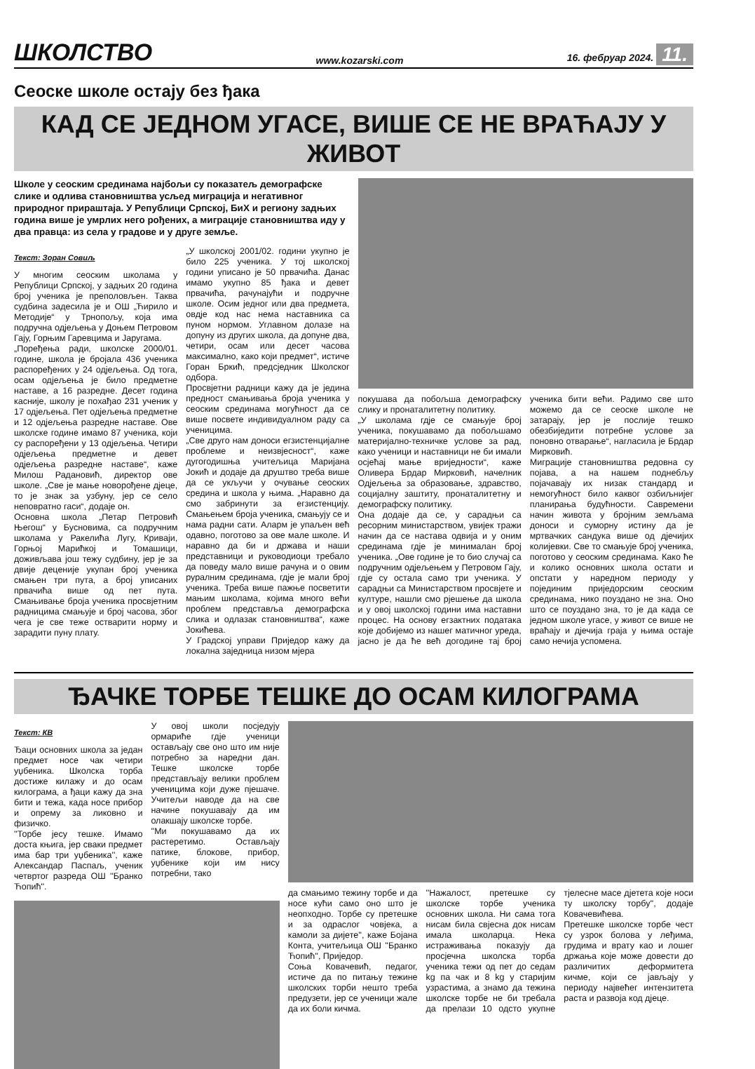ШКОЛСТВО www.kozarski.com 16. фебруар 2024. 11.
Сеоске школе остају без ђака
КАД СЕ ЈЕДНОМ УГАСЕ, ВИШЕ СЕ НЕ ВРАЋАЈУ У ЖИВОТ
Школе у сеоским срединама најбољи су показатељ демографске слике и одлива становништва усљед миграција и негативног природног прираштаја. У Републици Српској, БиХ и региону задњих година више је умрлих него рођених, а миграције становништва иду у два правца: из села у градове и у друге земље.
Текст: Зоран Совиљ
У многим сеоским школама у Републици Српској, у задњих 20 година број ученика је преполовљен. Таква судбина задесила је и ОШ „Ћирило и Методије“ у Трнопољу, која има подручна одјељења у Доњем Петровом Гају, Горњим Гаревцима и Јаругама.
„Поређења ради, школске 2000/01. године, школа је бројала 436 ученика распоређених у 24 одјељења. Од тога, осам одјељења је било предметне наставе, а 16 разредне. Десет година касније, школу је похађао 231 ученик у 17 одјељења. Пет одјељења предметне и 12 одјељења разредне наставе. Ове школске године имамо 87 ученика, који су распоређени у 13 одјељења. Четири одјељења предметне и девет одјељења разредне наставе“, каже Милош Радановић, директор ове школе. „Све је мање новорођене дјеце, то је знак за узбуну, јер се село неповратно гаси“, додаје он.
Основна школа „Петар Петровић Његош“ у Бусновима, са подручним школама у Ракелића Лугу, Криваји, Горњој Марићкој и Томашици, доживљава још тежу судбину, јер је за двије деценије укупан број ученика смањен три пута, а број уписаних првачића више од пет пута. Смањивање броја ученика просвјетним радницима смањује и број часова, због чега је све теже остварити норму и зарадити пуну плату.
„У школској 2001/02. години укупно је било 225 ученика. У тој школској години уписано је 50 првачића. Данас имамо укупно 85 ђака и девет првачића, рачунајући и подручне школе. Осим једног или два предмета, овдје код нас нема наставника са пуном нормом. Углавном долазе на допуну из других школа, да допуне два, четири, осам или десет часова максимално, како који предмет“, истиче Горан Бркић, предсједник Школског одбора.
Просвјетни радници кажу да је једина предност смањивања броја ученика у сеоским срединама могућност да се више посвете индивидуалном раду са ученицима.
„Све друго нам доноси егзистенцијалне проблеме и неизвјесност“, каже дугогодишња учитељица Маријана Јокић и додаје да друштво треба више да се укључи у очување сеоских средина и школа у њима. „Наравно да смо забринути за егзистенцију. Смањењем броја ученика, смањују се и нама радни сати. Аларм је упаљен већ одавно, поготово за ове мале школе. И наравно да би и држава и наши представници и руководиоци требало да поведу мало више рачуна и о овим руралним срединама, гдје је мали број ученика. Треба више пажње посветити мањим школама, којима много већи проблем представља демографска слика и одлазак становништва“, каже Јокићева.
У Градској управи Приједор кажу да локална заједница низом мјера
покушава да побољша демографску слику и пронаталитетну политику.
„У школама гдје се смањује број ученика, покушавамо да побољшамо материјално-техничке услове за рад, како ученици и наставници не би имали осјећај мање вриједности“, каже Оливера Брдар Мирковић, начелник Одјељења за образовање, здравство, социјалну заштиту, пронаталитетну и демографску политику.
Она додаје да се, у сарадњи са ресорним министарством, увијек тражи начин да се настава одвија и у оним срединама гдје је минималан број ученика. „Ове године је то био случај са подручним одјељењем у Петровом Гају, гдје су остала само три ученика. У сарадњи са Министарством просвјете и културе, нашли смо рјешење да школа и у овој школској години има наставни процес. На основу егзактних података које добијемо из нашег матичног уреда, јасно је да ће већ догодине тај број ученика бити већи. Радимо све што можемо да се сеоске школе не затарају, јер је послије тешко обезбиједити потребне услове за поновно отварање“, нагласила је Брдар Мирковић.
Миграције становништва редовна су појава, а на нашем поднебљу појачавају их низак стандард и немогућност било каквог озбиљнијег планирања будућности. Савремени начин живота у бројним земљама доноси и суморну истину да је мртвачких сандука више од дјечијих колијевки. Све то смањује број ученика, поготово у сеоским срединама. Како ће и колико основних школа остати и опстати у наредном периоду у појединим приједорским сеоским срединама, нико поуздано не зна. Оно што се поуздано зна, то је да када се једном школе угасе, у живот се више не враћају и дјечија граја у њима остаје само нечија успомена.
ЂАЧКЕ ТОРБЕ ТЕШКЕ ДО ОСАМ КИЛОГРАМА
Текст: КВ
Ђаци основних школа за један предмет носе чак четири уџбеника. Школска торба достиже килажу и до осам килограма, а ђаци кажу да зна бити и тежа, када носе прибор и опрему за ликовно и физичко.
''Торбе јесу тешке. Имамо доста књига, јер сваки предмет има бар три уџбеника'', каже Александар Паспаљ, ученик четвртог разреда ОШ ''Бранко Ћопић''.
У овој школи посједују ормариће гдје ученици остављају све оно што им није потребно за наредни дан. Тешке школске торбе представљају велики проблем ученицима који дуже пјешаче. Учитељи наводе да на све начине покушавају да им олакшају школске торбе.
''Ми покушавамо да их растеретимо. Остављају патике, блокове, прибор, уџбенике који им нису потребни, тако
да смањимо тежину торбе и да носе кући само оно што је неопходно. Торбе су претешке и за одраслог човјека, а камоли за дијете'', каже Бојана Конта, учитељица ОШ ''Бранко Ћопић'', Приједор.
Соња Ковачевић, педагог, истиче да по питању тежине школских торби нешто треба предузети, јер се ученици жале да их боли кичма.
''Нажалост, претешке су школске торбе ученика основних школа. Ни сама тога нисам била свјесна док нисам имала школарца. Нека истраживања показују да просјечна школска торба ученика тежи од пет до седам kg па чак и 8 kg у старијим узрастима, а знамо да тежина школске торбе не би требала да прелази 10 одсто укупне тјелесне масе дјетета које носи ту школску торбу'', додаје Ковачевићева.
Претешке школске торбе чест су узрок болова у леђима, грудима и врату као и лошег држања које може довести до различитих деформитета кичме, који се јављају у периоду највећег интензитета раста и развоја код дјеце.